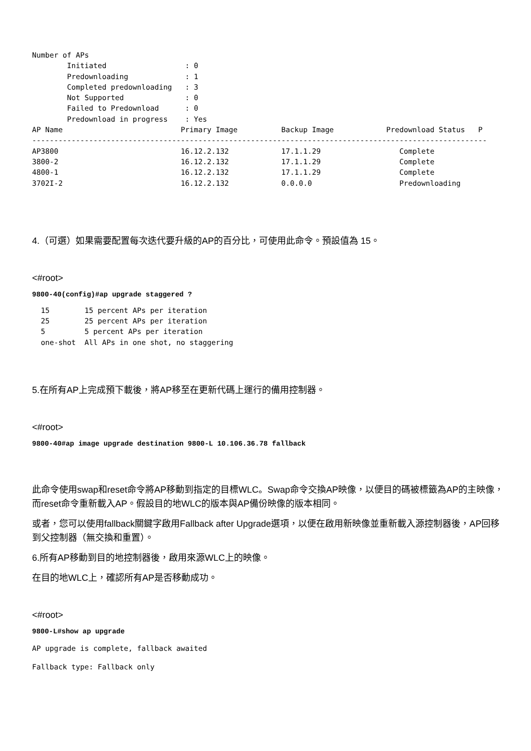Number of APs
        Initiated                  : 0
        Predownloading             : 1
        Completed predownloading   : 3
        Not Supported              : 0
        Failed to Predownload      : 0
        Predownload in progress    : Yes
AP Name                           Primary Image          Backup Image            Predownload Status   P
--------------------------------------------------------------------------------------------------------
AP3800                            16.12.2.132            17.1.1.29                  Complete
3800-2                            16.12.2.132            17.1.1.29                  Complete
4800-1                            16.12.2.132            17.1.1.29                  Complete
3702I-2                           16.12.2.132            0.0.0.0                    Predownloading
4.（可選）如果需要配置每次迭代要升級的AP的百分比，可使用此命令。預設值為 15。
<#root>
9800-40(config)#ap upgrade staggered ?
  15        15 percent APs per iteration
  25        25 percent APs per iteration
  5         5 percent APs per iteration
  one-shot  All APs in one shot, no staggering
5.在所有AP上完成預下載後，將AP移至在更新代碼上運行的備用控制器。
<#root>
9800-40#ap image upgrade destination 9800-L 10.106.36.78 fallback
此命令使用swap和reset命令將AP移動到指定的目標WLC。Swap命令交換AP映像，以便目的碼被標籤為AP的主映像，而reset命令重新載入AP。假設目的地WLC的版本與AP備份映像的版本相同。
或者，您可以使用fallback關鍵字啟用Fallback after Upgrade選項，以便在啟用新映像並重新載入源控制器後，AP回移到父控制器（無交換和重置）。
6.所有AP移動到目的地控制器後，啟用來源WLC上的映像。
在目的地WLC上，確認所有AP是否移動成功。
<#root>
9800-L#show ap upgrade
AP upgrade is complete, fallback awaited
Fallback type: Fallback only